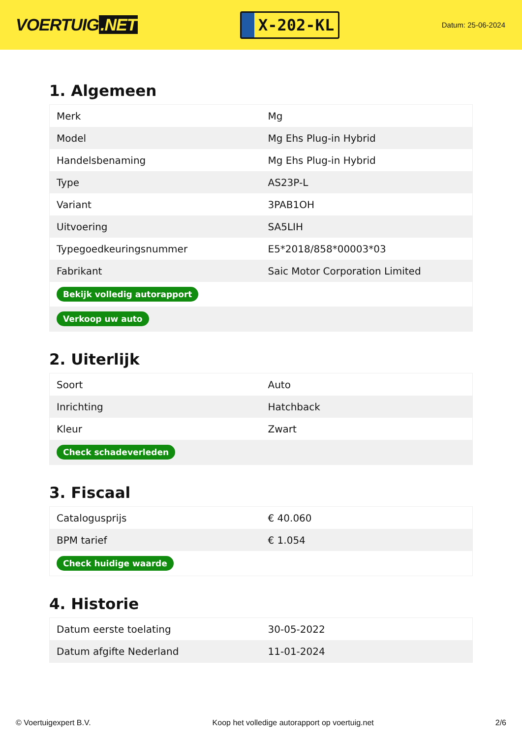VOERTUIG.NET
X-202-KL
Datum: 25-06-2024
1. Algemeen
| Merk | Mg |
| Model | Mg Ehs Plug-in Hybrid |
| Handelsbenaming | Mg Ehs Plug-in Hybrid |
| Type | AS23P-L |
| Variant | 3PAB1OH |
| Uitvoering | SA5LIH |
| Typegoedkeuringsnummer | E5*2018/858*00003*03 |
| Fabrikant | Saic Motor Corporation Limited |
| Bekijk volledig autorapport | |
| Verkoop uw auto | |
2. Uiterlijk
| Soort | Auto |
| Inrichting | Hatchback |
| Kleur | Zwart |
| Check schadeverleden | |
3. Fiscaal
| Catalogusprijs | € 40.060 |
| BPM tarief | € 1.054 |
| Check huidige waarde | |
4. Historie
| Datum eerste toelating | 30-05-2022 |
| Datum afgifte Nederland | 11-01-2024 |
© Voertuigexpert B.V. Koop het volledige autorapport op voertuig.net 2/6